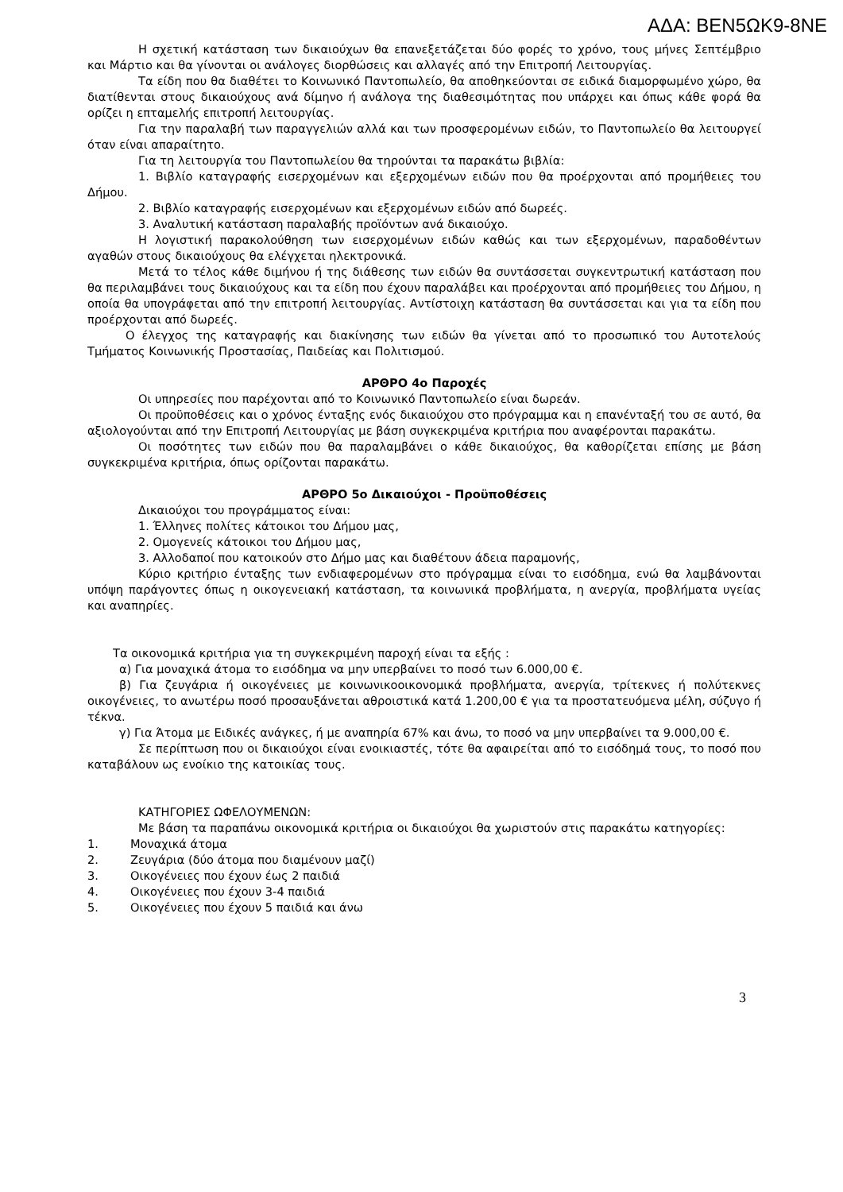ΑΔΑ: ΒΕΝ5ΩΚ9-8ΝΕ
Η σχετική κατάσταση των δικαιούχων θα επανεξετάζεται δύο φορές το χρόνο, τους μήνες Σεπτέμβριο και Μάρτιο και θα γίνονται οι ανάλογες διορθώσεις και αλλαγές από την Επιτροπή Λειτουργίας.
Τα είδη που θα διαθέτει το Κοινωνικό Παντοπωλείο, θα αποθηκεύονται σε ειδικά διαμορφωμένο χώρο, θα διατίθενται στους δικαιούχους ανά δίμηνο ή ανάλογα της διαθεσιμότητας που υπάρχει και όπως κάθε φορά θα ορίζει η επταμελής επιτροπή λειτουργίας.
Για την παραλαβή των παραγγελιών αλλά και των προσφερομένων ειδών, το Παντοπωλείο θα λειτουργεί όταν είναι απαραίτητο.
Για τη λειτουργία του Παντοπωλείου θα τηρούνται τα παρακάτω βιβλία:
1. Βιβλίο καταγραφής εισερχομένων και εξερχομένων ειδών που θα προέρχονται από προμήθειες του Δήμου.
2. Βιβλίο καταγραφής εισερχομένων και εξερχομένων ειδών από δωρεές.
3. Αναλυτική κατάσταση παραλαβής προϊόντων ανά δικαιούχο.
Η λογιστική παρακολούθηση των εισερχομένων ειδών καθώς και των εξερχομένων, παραδοθέντων αγαθών στους δικαιούχους θα ελέγχεται ηλεκτρονικά.
Μετά το τέλος κάθε διμήνου ή της διάθεσης των ειδών θα συντάσσεται συγκεντρωτική κατάσταση που θα περιλαμβάνει τους δικαιούχους και τα είδη που έχουν παραλάβει και προέρχονται από προμήθειες του Δήμου, η οποία θα υπογράφεται από την επιτροπή λειτουργίας. Αντίστοιχη κατάσταση θα συντάσσεται και για τα είδη που προέρχονται από δωρεές.
Ο έλεγχος της καταγραφής και διακίνησης των ειδών θα γίνεται από το προσωπικό του Αυτοτελούς Τμήματος Κοινωνικής Προστασίας, Παιδείας και Πολιτισμού.
ΑΡΘΡΟ 4ο Παροχές
Οι υπηρεσίες που παρέχονται από το Κοινωνικό Παντοπωλείο είναι δωρεάν.
Οι προϋποθέσεις και ο χρόνος ένταξης ενός δικαιούχου στο πρόγραμμα και η επανένταξή του σε αυτό, θα αξιολογούνται από την Επιτροπή Λειτουργίας με βάση συγκεκριμένα κριτήρια που αναφέρονται παρακάτω.
Οι ποσότητες των ειδών που θα παραλαμβάνει ο κάθε δικαιούχος, θα καθορίζεται επίσης με βάση συγκεκριμένα κριτήρια, όπως ορίζονται παρακάτω.
ΑΡΘΡΟ 5ο Δικαιούχοι - Προϋποθέσεις
Δικαιούχοι του προγράμματος είναι:
1. Έλληνες πολίτες κάτοικοι του Δήμου μας,
2. Ομογενείς κάτοικοι του Δήμου μας,
3. Αλλοδαποί που κατοικούν στο Δήμο μας και διαθέτουν άδεια παραμονής,
Κύριο κριτήριο ένταξης των ενδιαφερομένων στο πρόγραμμα είναι το εισόδημα, ενώ θα λαμβάνονται υπόψη παράγοντες όπως η οικογενειακή κατάσταση, τα κοινωνικά προβλήματα, η ανεργία, προβλήματα υγείας και αναπηρίες.
Τα οικονομικά κριτήρια για τη συγκεκριμένη παροχή είναι τα εξής :
α) Για μοναχικά άτομα το εισόδημα να μην υπερβαίνει το ποσό των 6.000,00 €.
β) Για ζευγάρια ή οικογένειες με κοινωνικοοικονομικά προβλήματα, ανεργία, τρίτεκνες ή πολύτεκνες οικογένειες, το ανωτέρω ποσό προσαυξάνεται αθροιστικά κατά 1.200,00 € για τα προστατευόμενα μέλη, σύζυγο ή τέκνα.
γ) Για Άτομα με Ειδικές ανάγκες, ή με αναπηρία 67% και άνω, το ποσό να μην υπερβαίνει τα 9.000,00 €.
Σε περίπτωση που οι δικαιούχοι είναι ενοικιαστές, τότε θα αφαιρείται από το εισόδημά τους, το ποσό που καταβάλουν ως ενοίκιο της κατοικίας τους.
ΚΑΤΗΓΟΡΙΕΣ ΩΦΕΛΟΥΜΕΝΩΝ:
Με βάση τα παραπάνω οικονομικά κριτήρια οι δικαιούχοι θα χωριστούν στις παρακάτω κατηγορίες:
1. Μοναχικά άτομα
2. Ζευγάρια (δύο άτομα που διαμένουν μαζί)
3. Οικογένειες που έχουν έως 2 παιδιά
4. Οικογένειες που έχουν 3-4 παιδιά
5. Οικογένειες που έχουν 5 παιδιά και άνω
3